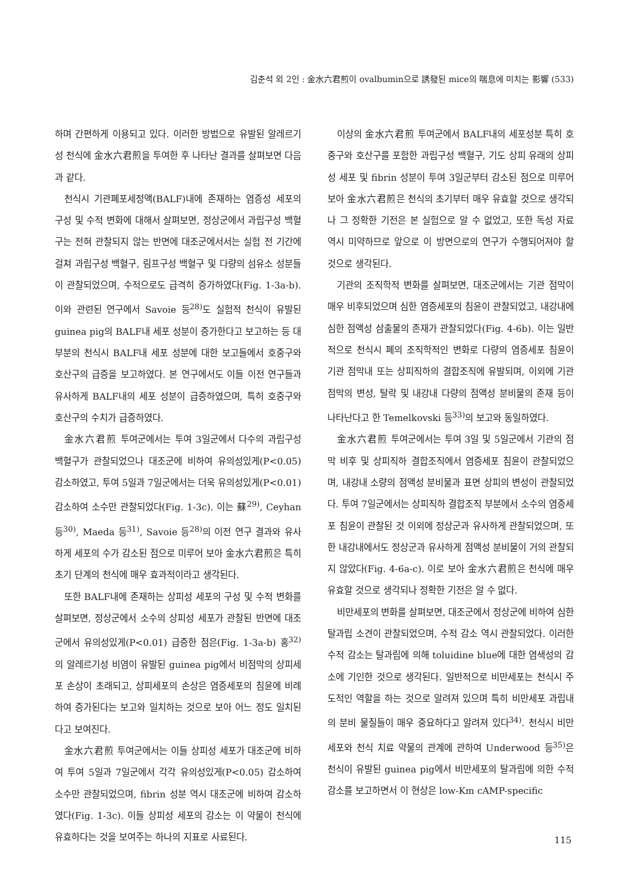김춘석 외 2인 : 金水六君煎이 ovalbumin으로 誘發된 mice의 喘息에 미치는 影響 (533)
하며 간편하게 이용되고 있다. 이러한 방법으로 유발된 알레르기성 천식에 金水六君煎을 투여한 후 나타난 결과를 살펴보면 다음과 같다.
천식시 기관폐포세정액(BALF)내에 존재하는 염증성 세포의 구성 및 수적 변화에 대해서 살펴보면, 정상군에서 과립구성 백혈구는 전혀 관찰되지 않는 반면에 대조군에서서는 실험 전 기간에 걸쳐 과립구성 백혈구, 림프구성 백혈구 및 다량의 섬유소 성분들이 관찰되었으며, 수적으로도 급격히 증가하였다(Fig. 1-3a-b). 이와 관련된 연구에서 Savoie 등<sup>28)</sup>도 실험적 천식이 유발된 guinea pig의 BALF내 세포 성분이 증가한다고 보고하는 등 대부분의 천식시 BALF내 세포 성분에 대한 보고들에서 호중구와 호산구의 급증을 보고하였다. 본 연구에서도 이들 이전 연구들과 유사하게 BALF내의 세포 성분이 급증하였으며, 특히 호중구와 호산구의 수치가 급증하였다.
金水六君煎 투여군에서는 투여 3일군에서 다수의 과립구성 백혈구가 관찰되었으나 대조군에 비하여 유의성있게(P<0.05) 감소하였고, 투여 5일과 7일군에서는 더욱 유의성있게(P<0.01) 감소하여 소수만 관찰되었다(Fig. 1-3c). 이는 蘇<sup>29)</sup>, Ceyhan 등<sup>30)</sup>, Maeda 등<sup>31)</sup>, Savoie 등<sup>28)</sup>의 이전 연구 결과와 유사하게 세포의 수가 감소된 점으로 미루어 보아 金水六君煎은 특히 초기 단계의 천식에 매우 효과적이라고 생각된다.
또한 BALF내에 존재하는 상피성 세포의 구성 및 수적 변화를 살펴보면, 정상군에서 소수의 상피성 세포가 관찰된 반면에 대조군에서 유의성있게(P<0.01) 급증한 점은(Fig. 1-3a-b) 홍<sup>32)</sup>의 알레르기성 비염이 유발된 guinea pig에서 비점막의 상피세포 손상이 초래되고, 상피세포의 손상은 염증세포의 침윤에 비례하여 증가된다는 보고와 일치하는 것으로 보아 어느 정도 일치된다고 보여진다.
金水六君煎 투여군에서는 이들 상피성 세포가 대조군에 비하여 투여 5일과 7일군에서 각각 유의성있게(P<0.05) 감소하여 소수만 관찰되었으며, fibrin 성분 역시 대조군에 비하여 감소하였다(Fig. 1-3c). 이들 상피성 세포의 감소는 이 약물이 천식에 유효하다는 것을 보여주는 하나의 지표로 사료된다.
이상의 金水六君煎 투여군에서 BALF내의 세포성분 특히 호중구와 호산구를 포함한 과립구성 백혈구, 기도 상피 유래의 상피성 세포 및 fibrin 성분이 투여 3일군부터 감소된 점으로 미루어 보아 金水六君煎은 천식의 초기부터 매우 유효할 것으로 생각되나 그 정확한 기전은 본 실험으로 알 수 없었고, 또한 독성 자료 역시 미약하므로 앞으로 이 방면으로의 연구가 수행되어져야 할 것으로 생각된다.
기관의 조직학적 변화를 살펴보면, 대조군에서는 기관 점막이 매우 비후되었으며 심한 염증세포의 침윤이 관찰되었고, 내강내에 심한 점액성 삼출물의 존재가 관찰되었다(Fig. 4-6b). 이는 일반적으로 천식시 폐의 조직학적인 변화로 다량의 염증세포 침윤이 기관 점막내 또는 상피직하의 결합조직에 유발되며, 이외에 기관 점막의 변성, 탈락 및 내강내 다량의 점액성 분비물의 존재 등이 나타난다고 한 Temelkovski 등<sup>33)</sup>의 보고와 동일하였다.
金水六君煎 투여군에서는 투여 3일 및 5일군에서 기관의 점막 비후 및 상피직하 결합조직에서 염증세포 침윤이 관찰되었으며, 내강내 소량의 점액성 분비물과 표면 상피의 변성이 관찰되었다. 투여 7일군에서는 상피직하 결합조직 부분에서 소수의 염증세포 침윤이 관찰된 것 이외에 정상군과 유사하게 관찰되었으며, 또한 내강내에서도 정상군과 유사하게 점액성 분비물이 거의 관찰되지 않았다(Fig. 4-6a-c). 이로 보아 金水六君煎은 천식에 매우 유효할 것으로 생각되나 정확한 기전은 알 수 없다.
비만세포의 변화를 살펴보면, 대조군에서 정상군에 비하여 심한 탈과립 소견이 관찰되었으며, 수적 감소 역시 관찰되었다. 이러한 수적 감소는 탈과립에 의해 toluidine blue에 대한 염색성의 감소에 기인한 것으로 생각된다. 일반적으로 비만세포는 천식시 주도적인 역할을 하는 것으로 알려져 있으며 특히 비만세포 과립내의 분비 물질들이 매우 중요하다고 알려져 있다<sup>34)</sup>. 천식시 비만세포와 천식 치료 약물의 관계에 관하여 Underwood 등<sup>35)</sup>은 천식이 유발된 guinea pig에서 비만세포의 탈과립에 의한 수적 감소를 보고하면서 이 현상은 low-Km cAMP-specific
115